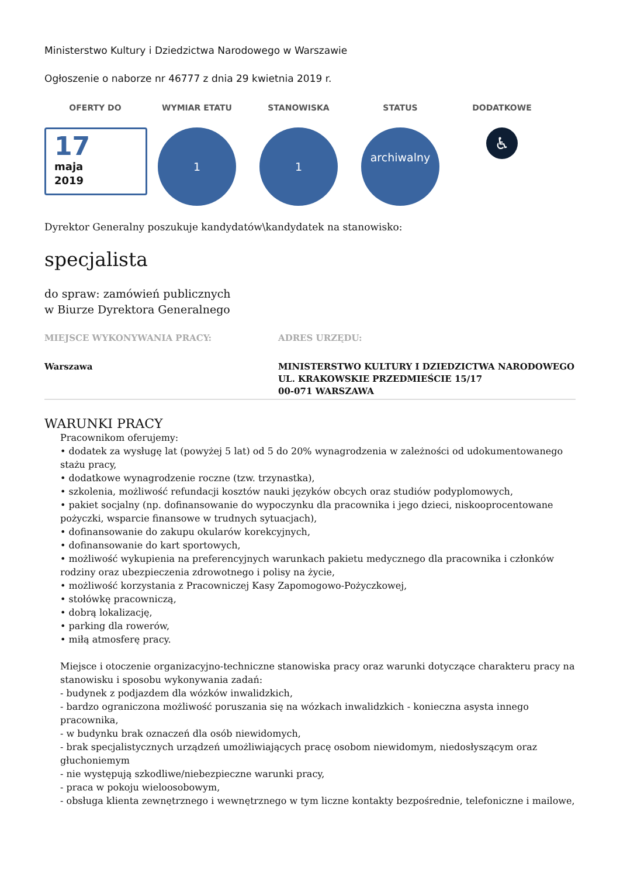Ministerstwo Kultury i Dziedzictwa Narodowego w Warszawie
Ogłoszenie o naborze nr 46777 z dnia 29 kwietnia 2019 r.
OFERTY DO
17
maja
2019
WYMIAR ETATU
1
STANOWISKA
1
STATUS
archiwalny
DODATKOWE
♿
Dyrektor Generalny poszukuje kandydatów\kandydatek na stanowisko:
specjalista
do spraw: zamówień publicznych
w Biurze Dyrektora Generalnego
MIEJSCE WYKONYWANIA PRACY:
Warszawa
ADRES URZĘDU:
MINISTERSTWO KULTURY I DZIEDZICTWA NARODOWEGO
UL. KRAKOWSKIE PRZEDMIEŚCIE 15/17
00-071 WARSZAWA
WARUNKI PRACY
Pracownikom oferujemy:
• dodatek za wysługę lat (powyżej 5 lat) od 5 do 20% wynagrodzenia w zależności od udokumentowanego stażu pracy,
• dodatkowe wynagrodzenie roczne (tzw. trzynastka),
• szkolenia, możliwość refundacji kosztów nauki języków obcych oraz studiów podyplomowych,
• pakiet socjalny (np. dofinansowanie do wypoczynku dla pracownika i jego dzieci, niskooprocentowane pożyczki, wsparcie finansowe w trudnych sytuacjach),
• dofinansowanie do zakupu okularów korekcyjnych,
• dofinansowanie do kart sportowych,
• możliwość wykupienia na preferencyjnych warunkach pakietu medycznego dla pracownika i członków rodziny oraz ubezpieczenia zdrowotnego i polisy na życie,
• możliwość korzystania z Pracowniczej Kasy Zapomogowo-Pożyczkowej,
• stołówkę pracowniczą,
• dobrą lokalizację,
• parking dla rowerów,
• miłą atmosferę pracy.
Miejsce i otoczenie organizacyjno-techniczne stanowiska pracy oraz warunki dotyczące charakteru pracy na stanowisku i sposobu wykonywania zadań:
- budynek z podjazdem dla wózków inwalidzkich,
- bardzo ograniczona możliwość poruszania się na wózkach inwalidzkich - konieczna asysta innego pracownika,
- w budynku brak oznaczeń dla osób niewidomych,
- brak specjalistycznych urządzeń umożliwiających pracę osobom niewidomym, niedosłyszącym oraz głuchoniemym
- nie występują szkodliwe/niebezpieczne warunki pracy,
- praca w pokoju wieloosobowym,
- obsługa klienta zewnętrznego i wewnętrznego w tym liczne kontakty bezpośrednie, telefoniczne i mailowe,